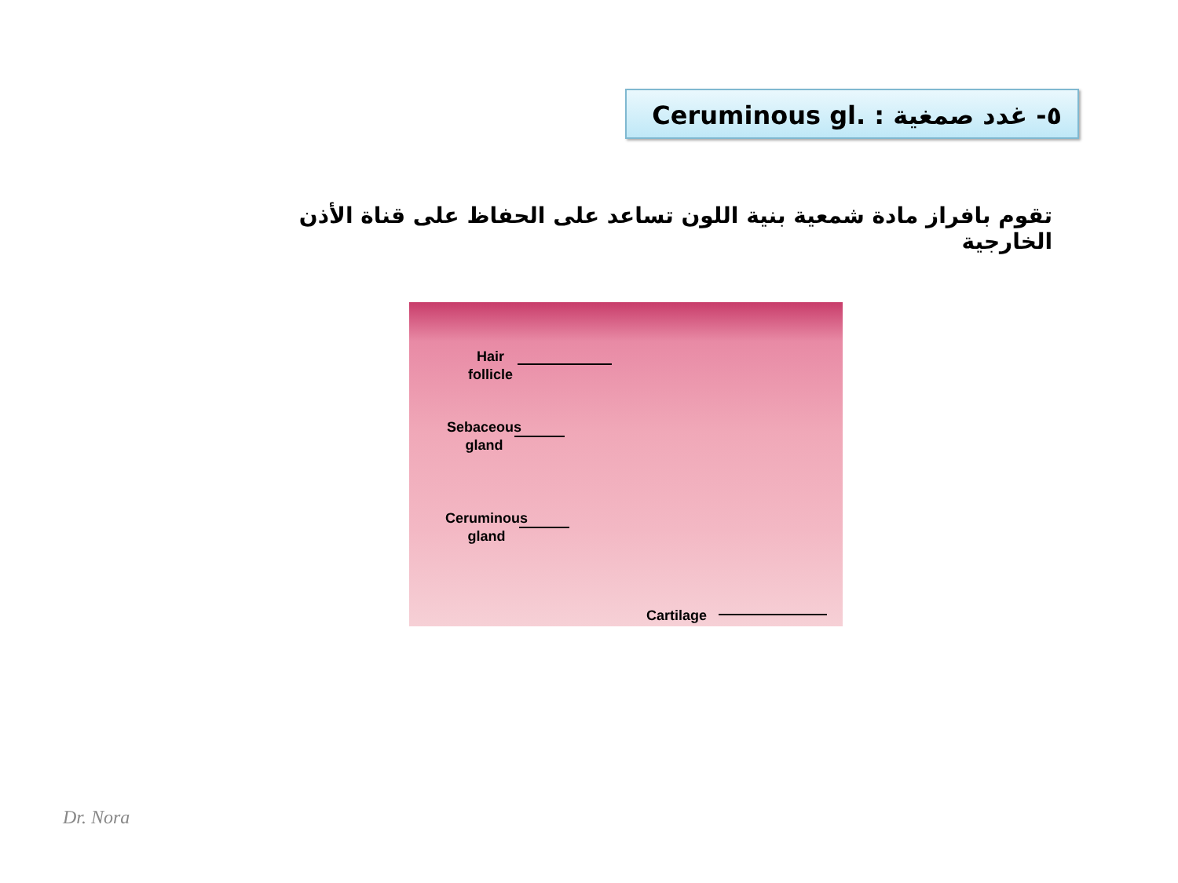٥- غدد صمغية Ceruminous gl. :
تقوم بافراز مادة شمعية بنية اللون تساعد على الحفاظ على قناة الأذن الخارجية
Hair
follicle
Sebaceous
gland
Ceruminous
gland
Cartilage
Dr. Nora